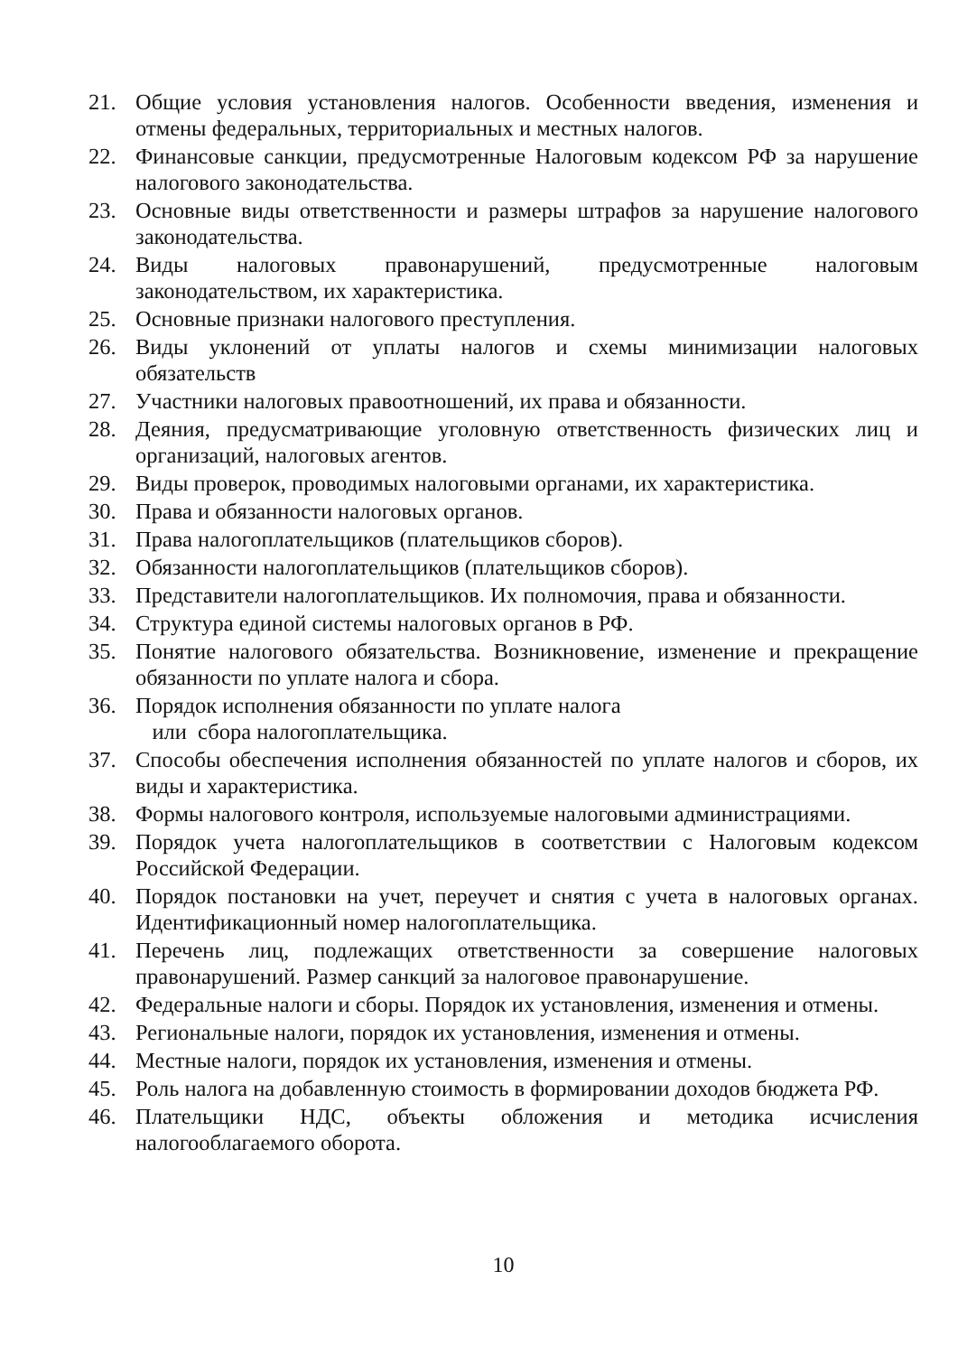21. Общие условия установления налогов. Особенности введения, изменения и отмены федеральных, территориальных и местных налогов.
22. Финансовые санкции, предусмотренные Налоговым кодексом РФ за нарушение налогового законодательства.
23. Основные виды ответственности и размеры штрафов за нарушение налогового законодательства.
24. Виды налоговых правонарушений, предусмотренные налоговым законодательством, их характеристика.
25. Основные признаки налогового преступления.
26. Виды уклонений от уплаты налогов и схемы минимизации налоговых обязательств
27. Участники налоговых правоотношений, их права и обязанности.
28. Деяния, предусматривающие уголовную ответственность физических лиц и организаций, налоговых агентов.
29. Виды проверок, проводимых налоговыми органами, их характеристика.
30. Права и обязанности налоговых органов.
31. Права налогоплательщиков (плательщиков сборов).
32. Обязанности налогоплательщиков (плательщиков сборов).
33. Представители налогоплательщиков. Их полномочия, права и обязанности.
34. Структура единой системы налоговых органов в РФ.
35. Понятие налогового обязательства. Возникновение, изменение и прекращение обязанности по уплате налога и сбора.
36. Порядок исполнения обязанности по уплате налога
или сбора налогоплательщика.
37. Способы обеспечения исполнения обязанностей по уплате налогов и сборов, их виды и характеристика.
38. Формы налогового контроля, используемые налоговыми администрациями.
39. Порядок учета налогоплательщиков в соответствии с Налоговым кодексом Российской Федерации.
40. Порядок постановки на учет, переучет и снятия с учета в налоговых органах. Идентификационный номер налогоплательщика.
41. Перечень лиц, подлежащих ответственности за совершение налоговых правонарушений. Размер санкций за налоговое правонарушение.
42. Федеральные налоги и сборы. Порядок их установления, изменения и отмены.
43. Региональные налоги, порядок их установления, изменения и отмены.
44. Местные налоги, порядок их установления, изменения и отмены.
45. Роль налога на добавленную стоимость в формировании доходов бюджета РФ.
46. Плательщики НДС, объекты обложения и методика исчисления налогооблагаемого оборота.
10